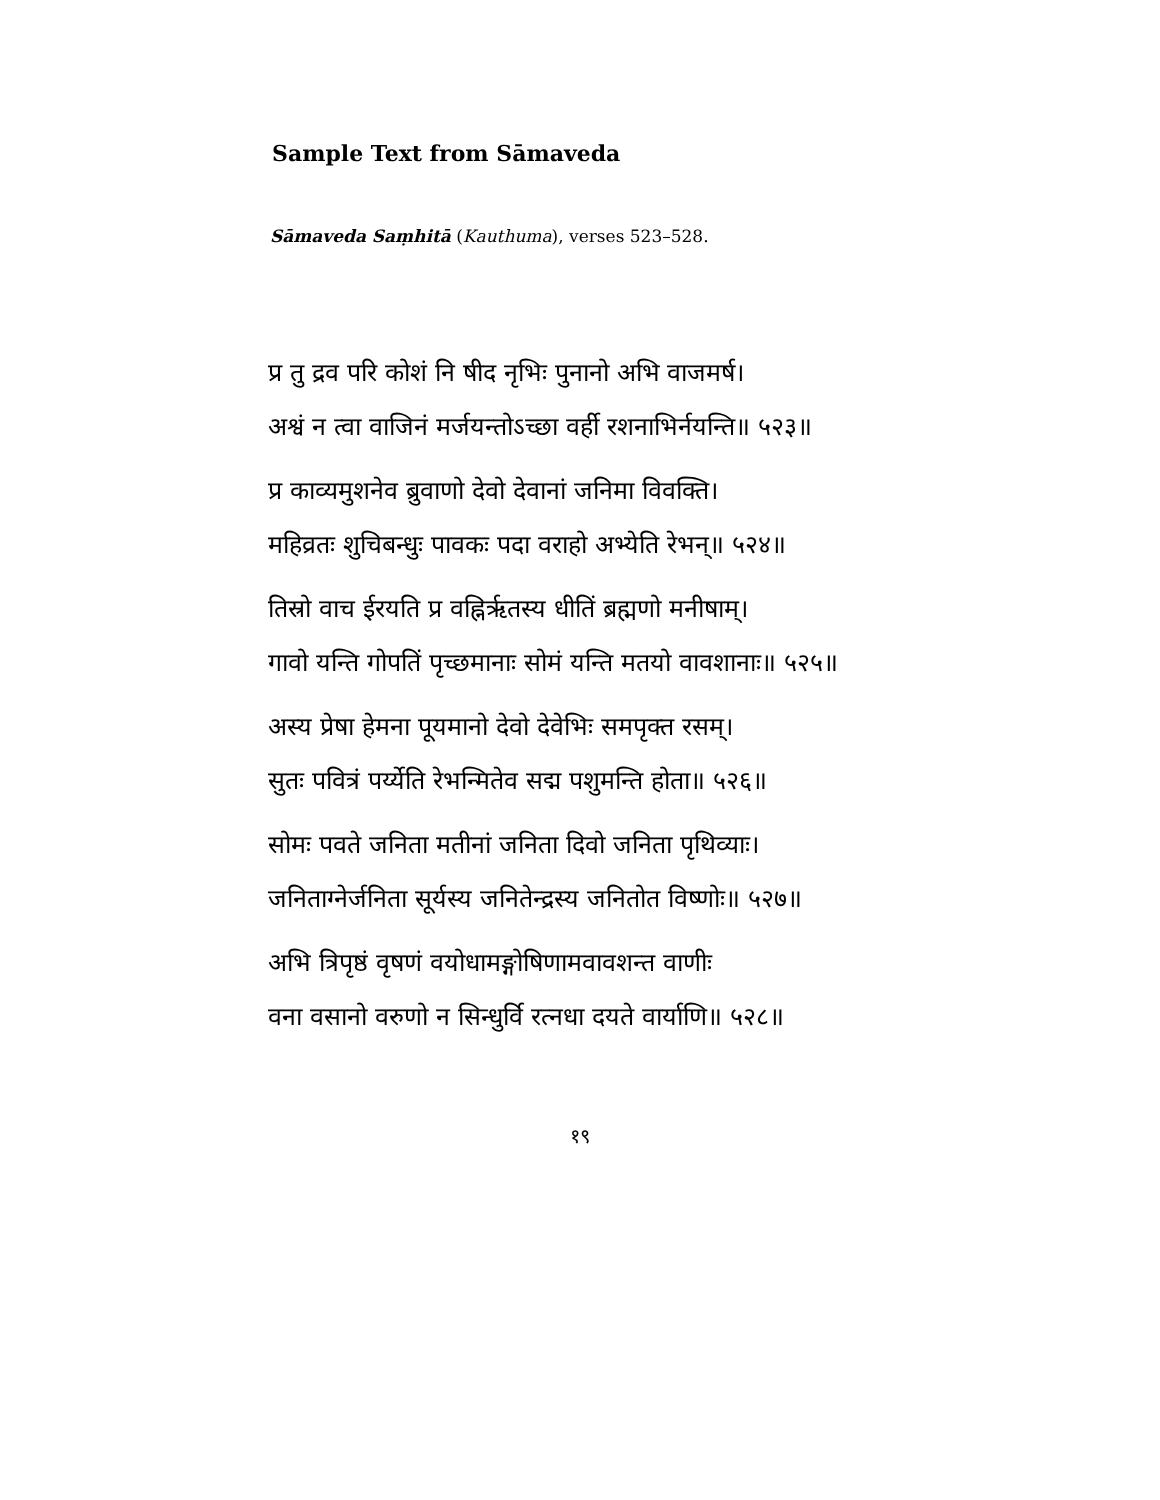Sample Text from Sāmaveda
Sāmaveda Saṃhitā (Kauthuma), verses 523–528.
प्र तु द्रव परि कोशं नि षीद नृभिः पुनानो अभि वाजमर्ष।
अश्वं न त्वा वाजिनं मर्जयन्तोऽच्छा वर्ही रशनाभिर्नयन्ति॥ ५२३॥
प्र काव्यमुशनेव ब्रुवाणो देवो देवानां जनिमा विवक्ति।
महिव्रतः शुचिबन्धुः पावकः पदा वराहो अभ्येति रेभन्॥ ५२४॥
तिस्रो वाच ईरयति प्र वह्निर्ऋतस्य धीतिं ब्रह्मणो मनीषाम्।
गावो यन्ति गोपतिं पृच्छमानाः सोमं यन्ति मतयो वावशानाः॥ ५२५॥
अस्य प्रेषा हेमना पूयमानो देवो देवेभिः समपृक्त रसम्।
सुतः पवित्रं पर्य्येति रेभन्मितेव सद्म पशुमन्ति होता॥ ५२६॥
सोमः पवते जनिता मतीनां जनिता दिवो जनिता पृथिव्याः।
जनिताग्नेर्जनिता सूर्यस्य जनितेन्द्रस्य जनितोत विष्णोः॥ ५२७॥
अभि त्रिपृष्ठं वृषणं वयोधामङ्गोषिणामवावशन्त वाणीः
वना वसानो वरुणो न सिन्धुर्वि रत्नधा दयते वार्याणि॥ ५२८॥
१९